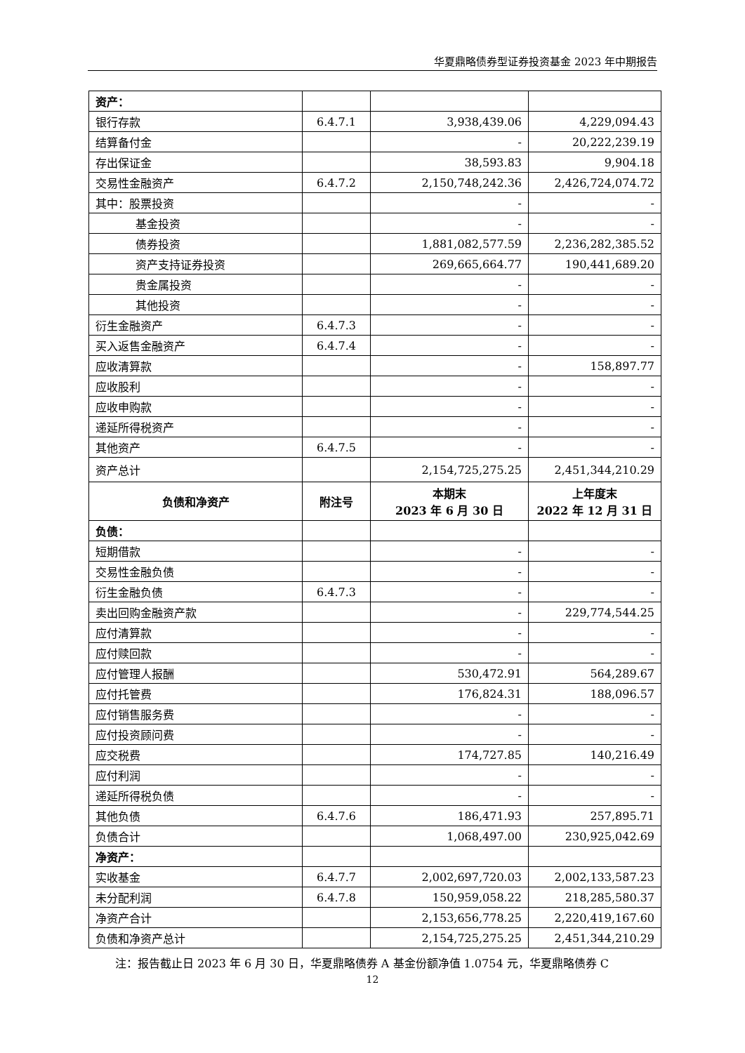华夏鼎略债券型证券投资基金 2023 年中期报告
| 资产： | | | |
| 银行存款 | 6.4.7.1 | 3,938,439.06 | 4,229,094.43 |
| 结算备付金 | | - | 20,222,239.19 |
| 存出保证金 | | 38,593.83 | 9,904.18 |
| 交易性金融资产 | 6.4.7.2 | 2,150,748,242.36 | 2,426,724,074.72 |
| 其中：股票投资 | | - | - |
| 基金投资 | | - | - |
| 债券投资 | | 1,881,082,577.59 | 2,236,282,385.52 |
| 资产支持证券投资 | | 269,665,664.77 | 190,441,689.20 |
| 贵金属投资 | | - | - |
| 其他投资 | | - | - |
| 衍生金融资产 | 6.4.7.3 | - | - |
| 买入返售金融资产 | 6.4.7.4 | - | - |
| 应收清算款 | | - | 158,897.77 |
| 应收股利 | | - | - |
| 应收申购款 | | - | - |
| 递延所得税资产 | | - | - |
| 其他资产 | 6.4.7.5 | - | - |
| 资产总计 | | 2,154,725,275.25 | 2,451,344,210.29 |
| 负债和净资产 | 附注号 | 本期末 2023 年 6 月 30 日 | 上年度末 2022 年 12 月 31 日 |
| 负债： | | | |
| 短期借款 | | - | - |
| 交易性金融负债 | | - | - |
| 衍生金融负债 | 6.4.7.3 | - | - |
| 卖出回购金融资产款 | | - | 229,774,544.25 |
| 应付清算款 | | - | - |
| 应付赎回款 | | - | - |
| 应付管理人报酬 | | 530,472.91 | 564,289.67 |
| 应付托管费 | | 176,824.31 | 188,096.57 |
| 应付销售服务费 | | - | - |
| 应付投资顾问费 | | - | - |
| 应交税费 | | 174,727.85 | 140,216.49 |
| 应付利润 | | - | - |
| 递延所得税负债 | | - | - |
| 其他负债 | 6.4.7.6 | 186,471.93 | 257,895.71 |
| 负债合计 | | 1,068,497.00 | 230,925,042.69 |
| 净资产： | | | |
| 实收基金 | 6.4.7.7 | 2,002,697,720.03 | 2,002,133,587.23 |
| 未分配利润 | 6.4.7.8 | 150,959,058.22 | 218,285,580.37 |
| 净资产合计 | | 2,153,656,778.25 | 2,220,419,167.60 |
| 负债和净资产总计 | | 2,154,725,275.25 | 2,451,344,210.29 |
注：报告截止日 2023 年 6 月 30 日，华夏鼎略债券 A 基金份额净值 1.0754 元，华夏鼎略债券 C
12